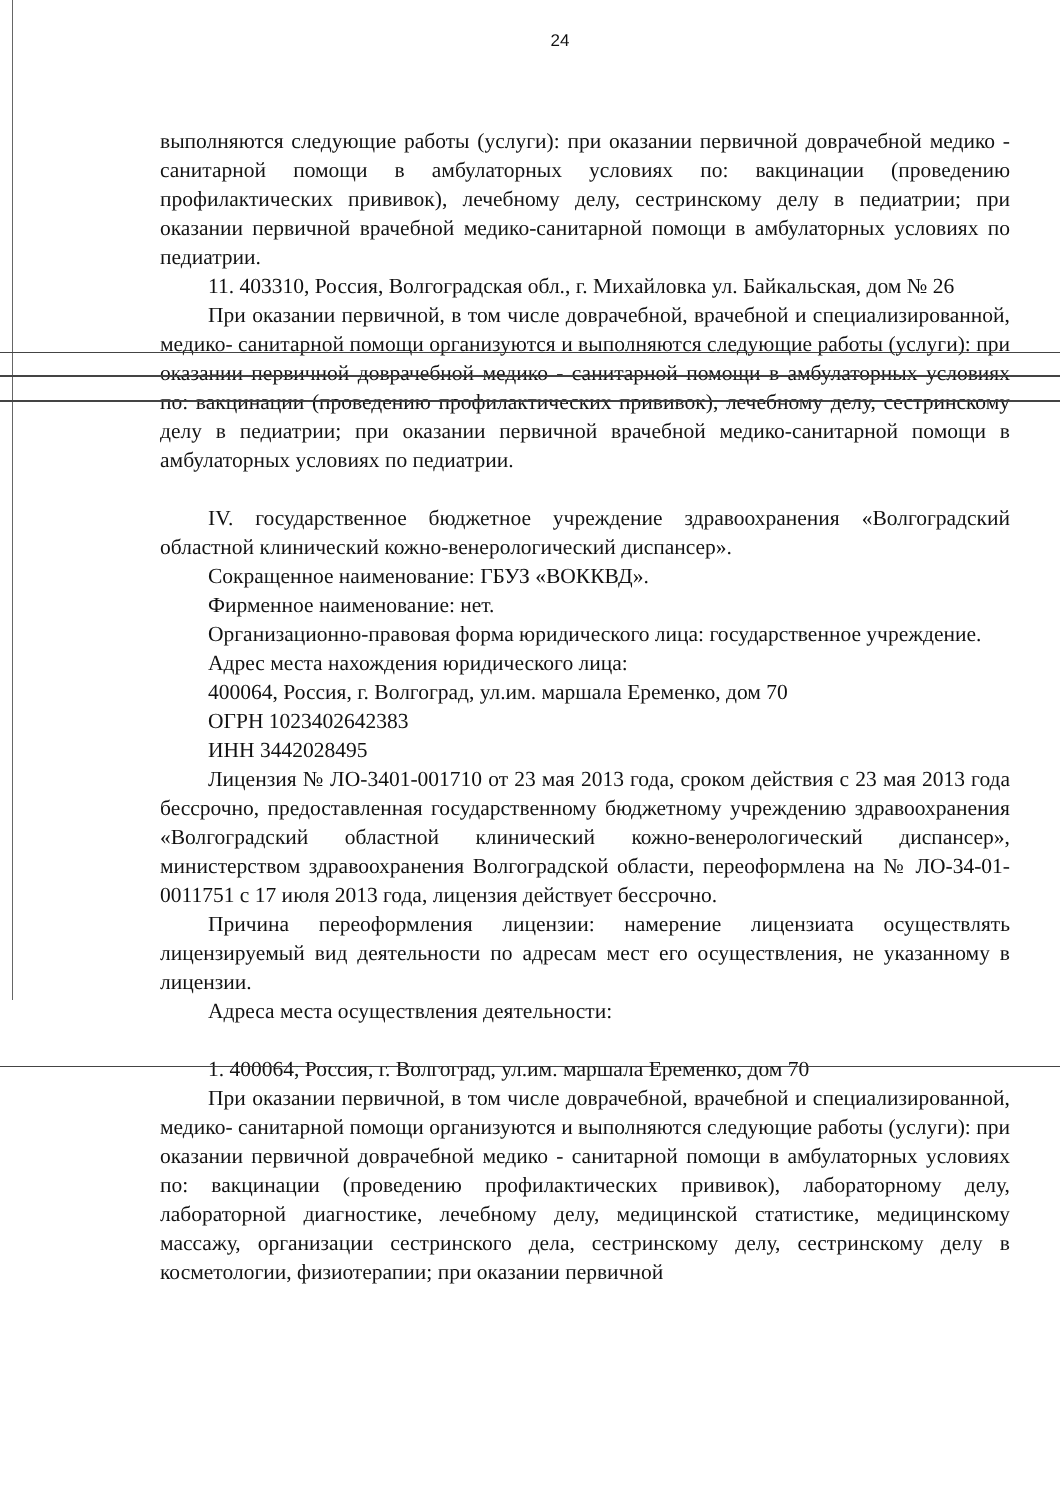24
выполняются следующие работы (услуги): при оказании первичной доврачебной медико - санитарной помощи в амбулаторных условиях по: вакцинации (проведению профилактических прививок), лечебному делу, сестринскому делу в педиатрии; при оказании первичной врачебной медико-санитарной помощи в амбулаторных условиях по педиатрии.
11. 403310, Россия, Волгоградская обл., г. Михайловка ул. Байкальская, дом № 26
При оказании первичной, в том числе доврачебной, врачебной и специализированной, медико- санитарной помощи организуются и выполняются следующие работы (услуги): при оказании первичной доврачебной медико - санитарной помощи в амбулаторных условиях по: вакцинации (проведению профилактических прививок), лечебному делу, сестринскому делу в педиатрии; при оказании первичной врачебной медико-санитарной помощи в амбулаторных условиях по педиатрии.
IV. государственное бюджетное учреждение здравоохранения «Волгоградский областной клинический кожно-венерологический диспансер».
Сокращенное наименование: ГБУЗ «ВОККВД».
Фирменное наименование: нет.
Организационно-правовая форма юридического лица: государственное учреждение.
Адрес места нахождения юридического лица:
400064, Россия, г. Волгоград, ул.им. маршала Еременко, дом 70
ОГРН 1023402642383
ИНН 3442028495
Лицензия № ЛО-3401-001710 от 23 мая 2013 года, сроком действия с 23 мая 2013 года бессрочно, предоставленная государственному бюджетному учреждению здравоохранения «Волгоградский областной клинический кожно-венерологический диспансер», министерством здравоохранения Волгоградской области, переоформлена на № ЛО-34-01-0011751 с 17 июля 2013 года, лицензия действует бессрочно.
Причина переоформления лицензии: намерение лицензиата осуществлять лицензируемый вид деятельности по адресам мест его осуществления, не указанному в лицензии.
Адреса места осуществления деятельности:
1. 400064, Россия, г. Волгоград, ул.им. маршала Еременко, дом 70
При оказании первичной, в том числе доврачебной, врачебной и специализированной, медико- санитарной помощи организуются и выполняются следующие работы (услуги): при оказании первичной доврачебной медико - санитарной помощи в амбулаторных условиях по: вакцинации (проведению профилактических прививок), лабораторному делу, лабораторной диагностике, лечебному делу, медицинской статистике, медицинскому массажу, организации сестринского дела, сестринскому делу, сестринскому делу в косметологии, физиотерапии; при оказании первичной